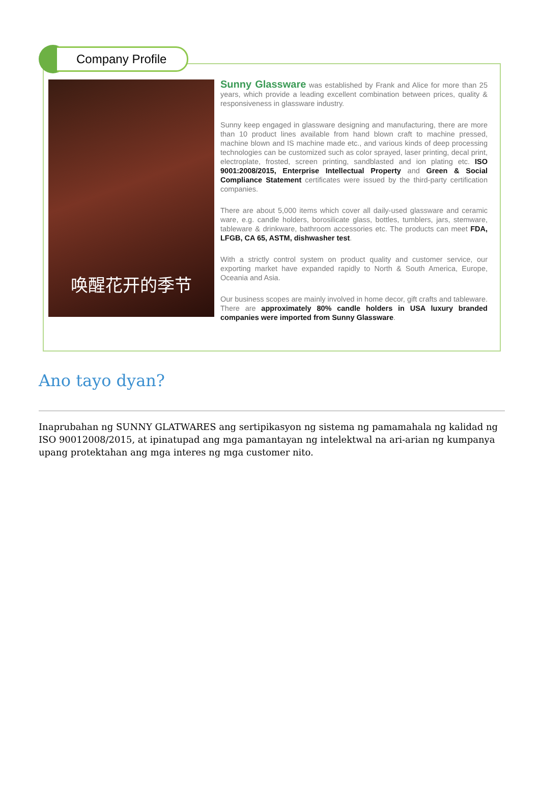Company Profile
唤醒花开的季节
Sunny Glassware was established by Frank and Alice for more than 25 years, which provide a leading excellent combination between prices, quality & responsiveness in glassware industry.
Sunny keep engaged in glassware designing and manufacturing, there are more than 10 product lines available from hand blown craft to machine pressed, machine blown and IS machine made etc., and various kinds of deep processing technologies can be customized such as color sprayed, laser printing, decal print, electroplate, frosted, screen printing, sandblasted and ion plating etc. ISO 9001:2008/2015, Enterprise Intellectual Property and Green & Social Compliance Statement certificates were issued by the third-party certification companies.
There are about 5,000 items which cover all daily-used glassware and ceramic ware, e.g. candle holders, borosilicate glass, bottles, tumblers, jars, stemware, tableware & drinkware, bathroom accessories etc. The products can meet FDA, LFGB, CA 65, ASTM, dishwasher test.
With a strictly control system on product quality and customer service, our exporting market have expanded rapidly to North & South America, Europe, Oceania and Asia.
Our business scopes are mainly involved in home decor, gift crafts and tableware. There are approximately 80% candle holders in USA luxury branded companies were imported from Sunny Glassware.
Ano tayo dyan?
Inaprubahan ng SUNNY GLATWARES ang sertipikasyon ng sistema ng pamamahala ng kalidad ng ISO 90012008/2015, at ipinatupad ang mga pamantayan ng intelektwal na ari-arian ng kumpanya upang protektahan ang mga interes ng mga customer nito.